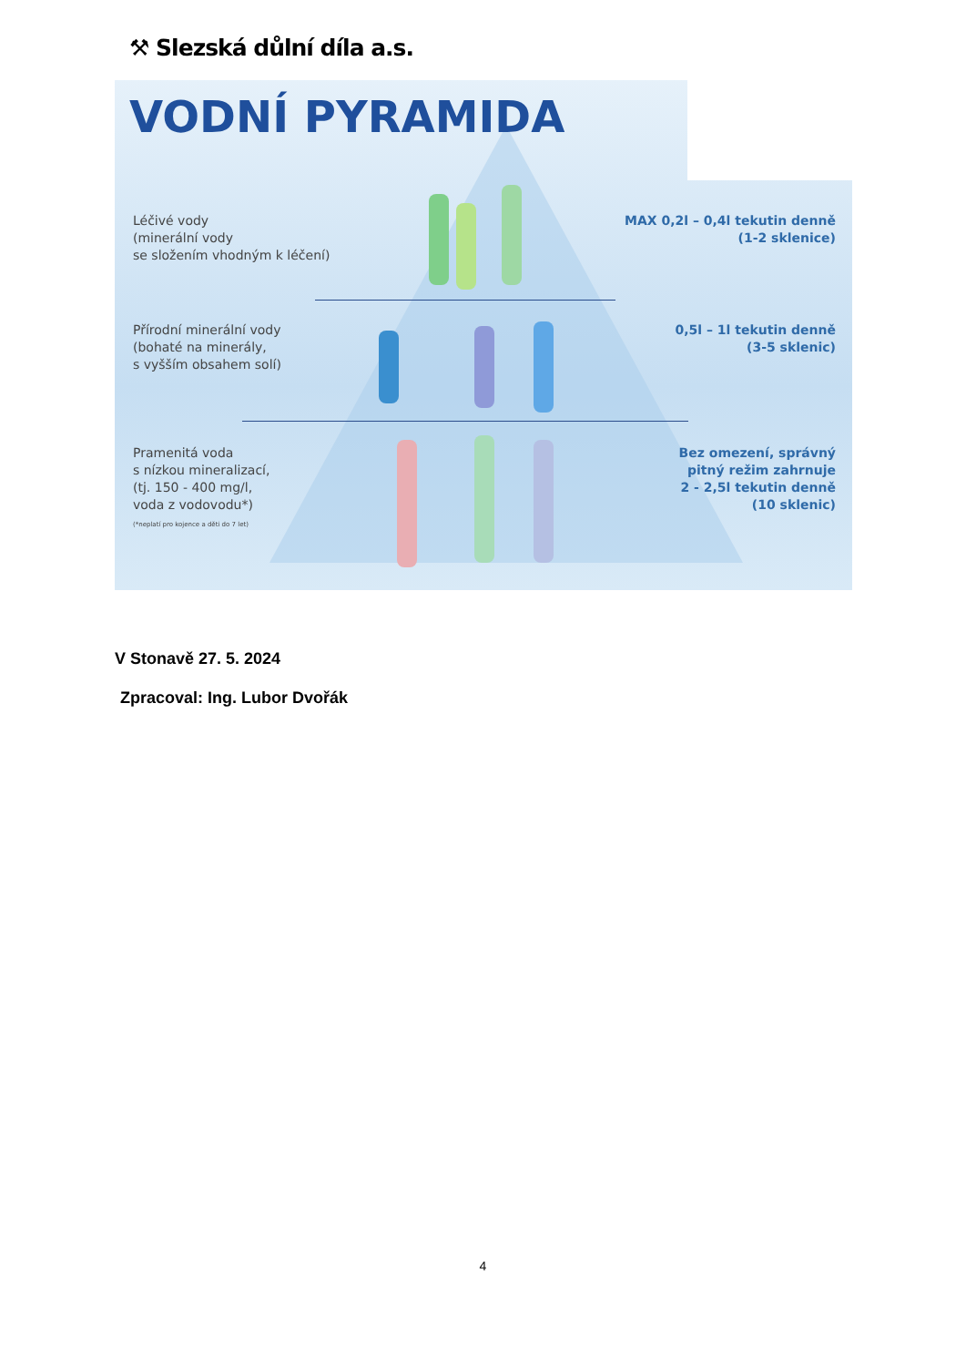⚒ Slezská důlní díla a.s.
VODNÍ PYRAMIDA
Léčivé vody
(minerální vody
se složením vhodným k léčení)
MAX 0,2l – 0,4l tekutin denně
(1-2 sklenice)
Přírodní minerální vody
(bohaté na minerály,
s vyšším obsahem solí)
0,5l – 1l tekutin denně
(3-5 sklenic)
Pramenitá voda
s nízkou mineralizací,
(tj. 150 - 400 mg/l,
voda z vodovodu*)
(*neplatí pro kojence a děti do 7 let)
Bez omezení, správný
pitný režim zahrnuje
2 - 2,5l tekutin denně
(10 sklenic)
V Stonavě 27. 5. 2024
Zpracoval: Ing. Lubor Dvořák
4